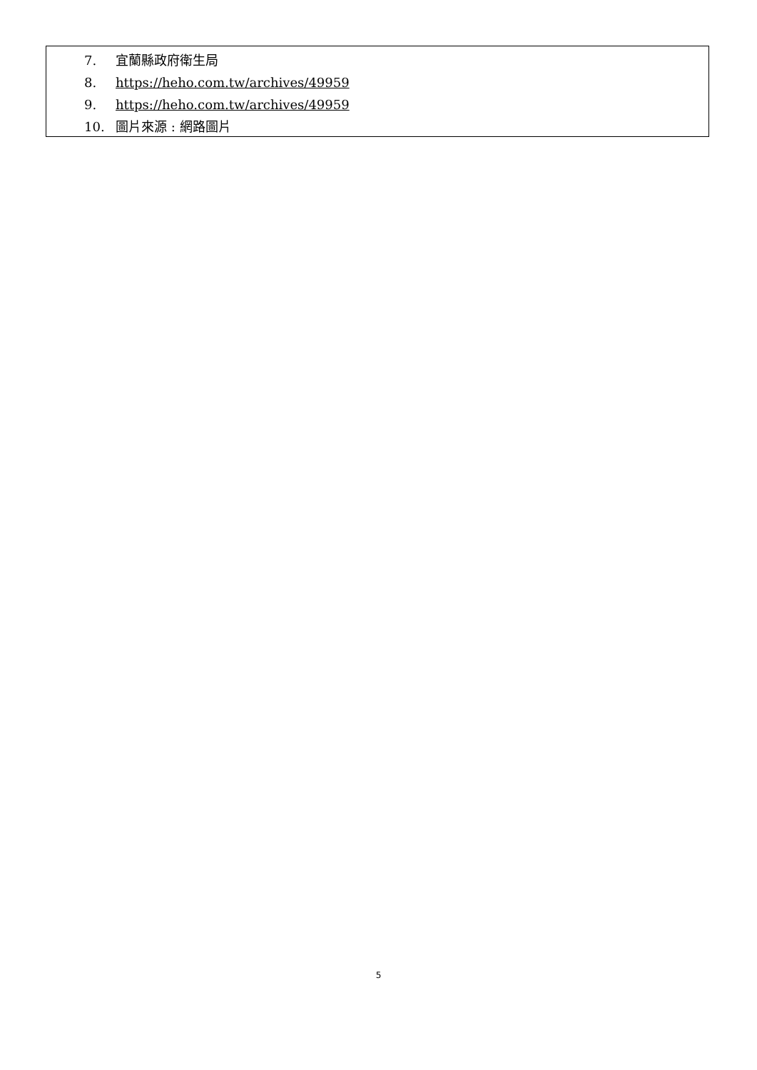7. 宜蘭縣政府衛生局
8. https://heho.com.tw/archives/49959
9. https://heho.com.tw/archives/49959
10. 圖片來源 : 網路圖片
5